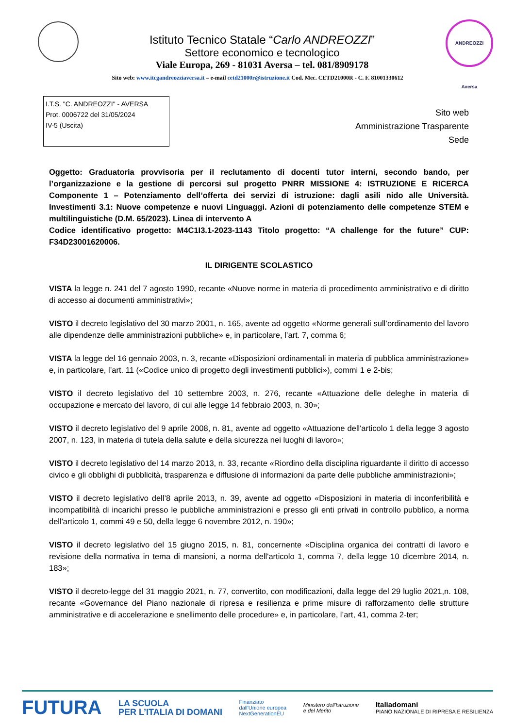Istituto Tecnico Statale “Carlo ANDREOZZI”
Settore economico e tecnologico
Viale Europa, 269 - 81031 Aversa – tel. 081/8909178
ANDREOZZI Aversa
Sito web: www.itcgandreozziaversa.it – e-mail cetd21000r@istruzione.it Cod. Mec. CETD21000R - C. F. 81001330612
I.T.S. "C. ANDREOZZI" - AVERSA
Prot. 0006722 del 31/05/2024
IV-5 (Uscita)
Sito web
Amministrazione Trasparente
Sede
Oggetto: Graduatoria provvisoria per il reclutamento di docenti tutor interni, secondo bando, per l’organizzazione e la gestione di percorsi sul progetto PNRR MISSIONE 4: ISTRUZIONE E RICERCA Componente 1 – Potenziamento dell’offerta dei servizi di istruzione: dagli asili nido alle Università. Investimenti 3.1: Nuove competenze e nuovi Linguaggi. Azioni di potenziamento delle competenze STEM e multilinguistiche (D.M. 65/2023). Linea di intervento A
Codice identificativo progetto: M4C1I3.1-2023-1143 Titolo progetto: “A challenge for the future” CUP: F34D23001620006.
IL DIRIGENTE SCOLASTICO
VISTA la legge n. 241 del 7 agosto 1990, recante «Nuove norme in materia di procedimento amministrativo e di diritto di accesso ai documenti amministrativi»;
VISTO il decreto legislativo del 30 marzo 2001, n. 165, avente ad oggetto «Norme generali sull’ordinamento del lavoro alle dipendenze delle amministrazioni pubbliche» e, in particolare, l’art. 7, comma 6;
VISTA la legge del 16 gennaio 2003, n. 3, recante «Disposizioni ordinamentali in materia di pubblica amministrazione» e, in particolare, l’art. 11 («Codice unico di progetto degli investimenti pubblici»), commi 1 e 2-bis;
VISTO il decreto legislativo del 10 settembre 2003, n. 276, recante «Attuazione delle deleghe in materia di occupazione e mercato del lavoro, di cui alle legge 14 febbraio 2003, n. 30»;
VISTO il decreto legislativo del 9 aprile 2008, n. 81, avente ad oggetto «Attuazione dell'articolo 1 della legge 3 agosto 2007, n. 123, in materia di tutela della salute e della sicurezza nei luoghi di lavoro»;
VISTO il decreto legislativo del 14 marzo 2013, n. 33, recante «Riordino della disciplina riguardante il diritto di accesso civico e gli obblighi di pubblicità, trasparenza e diffusione di informazioni da parte delle pubbliche amministrazioni»;
VISTO il decreto legislativo dell’8 aprile 2013, n. 39, avente ad oggetto «Disposizioni in materia di inconferibilità e incompatibilità di incarichi presso le pubbliche amministrazioni e presso gli enti privati in controllo pubblico, a norma dell'articolo 1, commi 49 e 50, della legge 6 novembre 2012, n. 190»;
VISTO il decreto legislativo del 15 giugno 2015, n. 81, concernente «Disciplina organica dei contratti di lavoro e revisione della normativa in tema di mansioni, a norma dell'articolo 1, comma 7, della legge 10 dicembre 2014, n. 183»;
VISTO il decreto-legge del 31 maggio 2021, n. 77, convertito, con modificazioni, dalla legge del 29 luglio 2021,n. 108, recante «Governance del Piano nazionale di ripresa e resilienza e prime misure di rafforzamento delle strutture amministrative e di accelerazione e snellimento delle procedure» e, in particolare, l’art, 41, comma 2-ter;
FUTURA LA SCUOLA
PER L’ITALIA DI DOMANI Finanziato
dall'Unione europea
NextGenerationEU Ministero dell'Istruzione
e del Merito Italiadomani
PIANO NAZIONALE DI RIPRESA E RESILIENZA